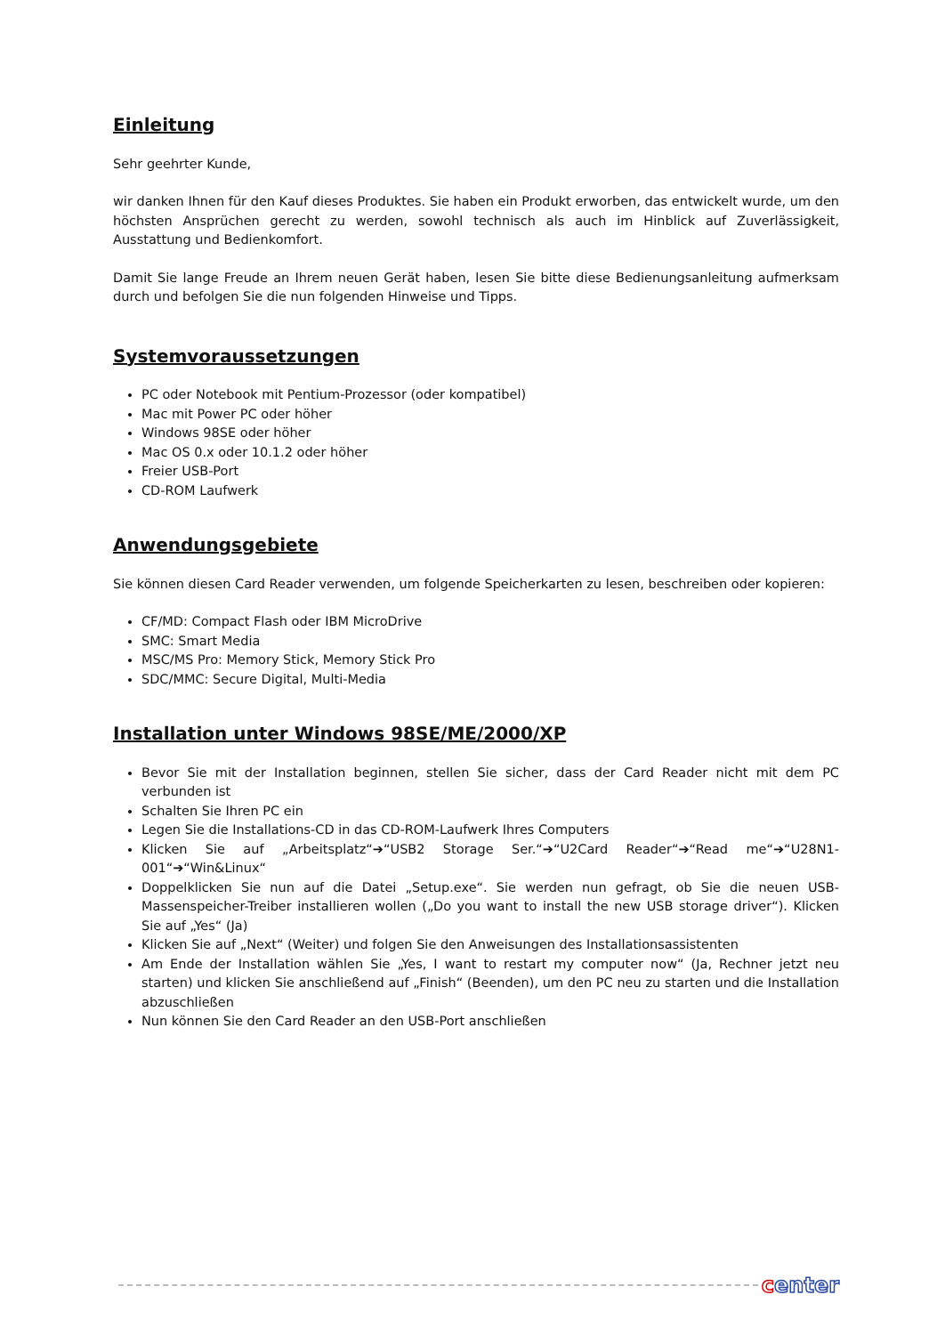Einleitung
Sehr geehrter Kunde,
wir danken Ihnen für den Kauf dieses Produktes. Sie haben ein Produkt erworben, das entwickelt wurde, um den höchsten Ansprüchen gerecht zu werden, sowohl technisch als auch im Hinblick auf Zuverlässigkeit, Ausstattung und Bedienkomfort.
Damit Sie lange Freude an Ihrem neuen Gerät haben, lesen Sie bitte diese Bedienungsanleitung aufmerksam durch und befolgen Sie die nun folgenden Hinweise und Tipps.
Systemvoraussetzungen
PC oder Notebook mit Pentium-Prozessor (oder kompatibel)
Mac mit Power PC oder höher
Windows 98SE oder höher
Mac OS 0.x oder 10.1.2 oder höher
Freier USB-Port
CD-ROM Laufwerk
Anwendungsgebiete
Sie können diesen Card Reader verwenden, um folgende Speicherkarten zu lesen, beschreiben oder kopieren:
CF/MD: Compact Flash oder IBM MicroDrive
SMC: Smart Media
MSC/MS Pro: Memory Stick, Memory Stick Pro
SDC/MMC: Secure Digital, Multi-Media
Installation unter Windows 98SE/ME/2000/XP
Bevor Sie mit der Installation beginnen, stellen Sie sicher, dass der Card Reader nicht mit dem PC verbunden ist
Schalten Sie Ihren PC ein
Legen Sie die Installations-CD in das CD-ROM-Laufwerk Ihres Computers
Klicken Sie auf „Arbeitsplatz“➔“USB2 Storage Ser.“➔“U2Card Reader“➔“Read me“➔“U28N1-001“➔“Win&Linux“
Doppelklicken Sie nun auf die Datei „Setup.exe“. Sie werden nun gefragt, ob Sie die neuen USB-Massenspeicher-Treiber installieren wollen („Do you want to install the new USB storage driver“). Klicken Sie auf „Yes“ (Ja)
Klicken Sie auf „Next“ (Weiter) und folgen Sie den Anweisungen des Installationsassistenten
Am Ende der Installation wählen Sie „Yes, I want to restart my computer now“ (Ja, Rechner jetzt neu starten) und klicken Sie anschließend auf „Finish“ (Beenden), um den PC neu zu starten und die Installation abzuschließen
Nun können Sie den Card Reader an den USB-Port anschließen
center